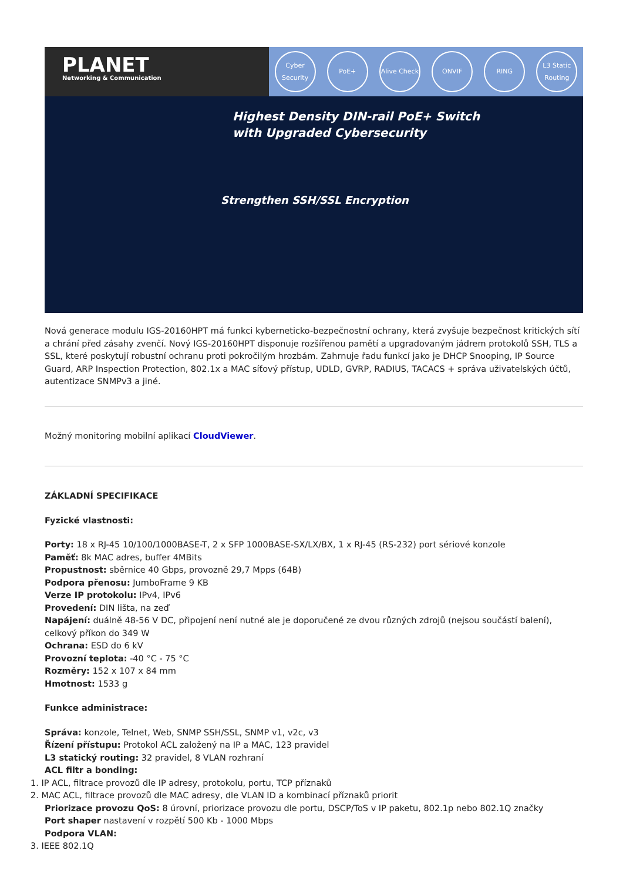PLANET
Networking & Communication
Cyber Security PoE+ Alive Check ONVIF RING L3 Static Routing
Highest Density DIN-rail PoE+ Switch
with Upgraded Cybersecurity
Strengthen SSH/SSL Encryption
Nová generace modulu IGS-20160HPT má funkci kyberneticko-bezpečnostní ochrany, která zvyšuje bezpečnost kritických sítí a chrání před zásahy zvenčí. Nový IGS-20160HPT disponuje rozšířenou pamětí a upgradovaným jádrem protokolů SSH, TLS a SSL, které poskytují robustní ochranu proti pokročilým hrozbám. Zahrnuje řadu funkcí jako je DHCP Snooping, IP Source Guard, ARP Inspection Protection, 802.1x a MAC síťový přístup, UDLD, GVRP, RADIUS, TACACS + správa uživatelských účtů, autentizace SNMPv3 a jiné.
Možný monitoring mobilní aplikací CloudViewer.
ZÁKLADNÍ SPECIFIKACE
Fyzické vlastnosti:
Porty: 18 x RJ-45 10/100/1000BASE-T, 2 x SFP 1000BASE-SX/LX/BX, 1 x RJ-45 (RS-232) port sériové konzole
Paměť: 8k MAC adres, buffer 4MBits
Propustnost: sběrnice 40 Gbps, provozně 29,7 Mpps (64B)
Podpora přenosu: JumboFrame 9 KB
Verze IP protokolu: IPv4, IPv6
Provedení: DIN lišta, na zeď
Napájení: duálně 48-56 V DC, připojení není nutné ale je doporučené ze dvou různých zdrojů (nejsou součástí balení), celkový příkon do 349 W
Ochrana: ESD do 6 kV
Provozní teplota: -40 °C - 75 °C
Rozměry: 152 x 107 x 84 mm
Hmotnost: 1533 g
Funkce administrace:
Správa: konzole, Telnet, Web, SNMP SSH/SSL, SNMP v1, v2c, v3
Řízení přístupu: Protokol ACL založený na IP a MAC, 123 pravidel
L3 statický routing: 32 pravidel, 8 VLAN rozhraní
ACL filtr a bonding:
1. IP ACL, filtrace provozů dle IP adresy, protokolu, portu, TCP příznaků
2. MAC ACL, filtrace provozů dle MAC adresy, dle VLAN ID a kombinací příznaků priorit
Priorizace provozu QoS: 8 úrovní, priorizace provozu dle portu, DSCP/ToS v IP paketu, 802.1p nebo 802.1Q značky
Port shaper nastavení v rozpětí 500 Kb - 1000 Mbps
Podpora VLAN:
3. IEEE 802.1Q